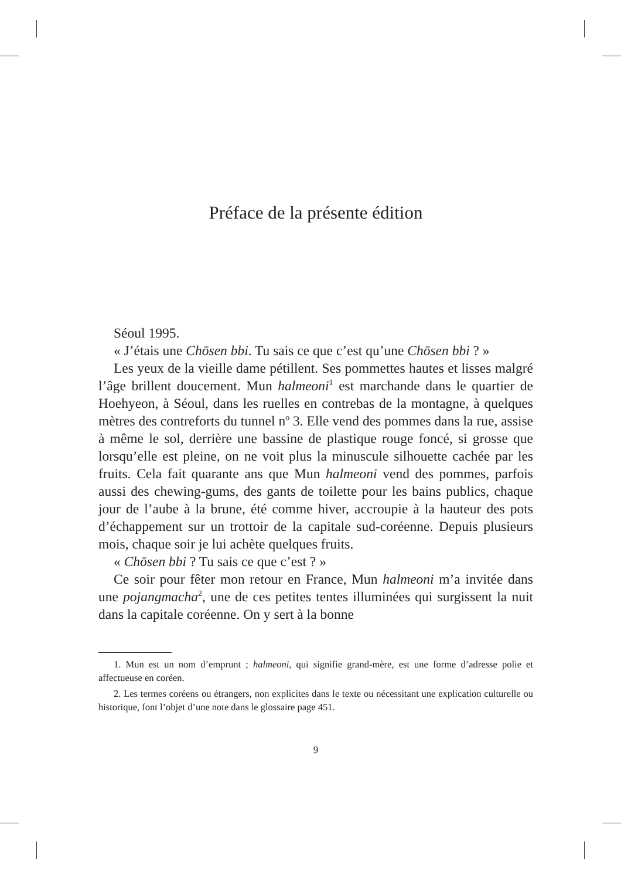Préface de la présente édition
Séoul 1995.
« J’étais une Chōsen bbi. Tu sais ce que c’est qu’une Chōsen bbi ? »
Les yeux de la vieille dame pétillent. Ses pommettes hautes et lisses malgré l’âge brillent doucement. Mun halmeoni<sup>1</sup> est marchande dans le quartier de Hoehyeon, à Séoul, dans les ruelles en contrebas de la montagne, à quelques mètres des contreforts du tunnel n<sup>o</sup> 3. Elle vend des pommes dans la rue, assise à même le sol, derrière une bassine de plastique rouge foncé, si grosse que lorsqu’elle est pleine, on ne voit plus la minuscule silhouette cachée par les fruits. Cela fait quarante ans que Mun halmeoni vend des pommes, parfois aussi des chewing-gums, des gants de toilette pour les bains publics, chaque jour de l’aube à la brune, été comme hiver, accroupie à la hauteur des pots d’échappement sur un trottoir de la capitale sud-coréenne. Depuis plusieurs mois, chaque soir je lui achète quelques fruits.
« Chōsen bbi ? Tu sais ce que c’est ? »
Ce soir pour fêter mon retour en France, Mun halmeoni m’a invitée dans une pojangmacha<sup>2</sup>, une de ces petites tentes illuminées qui surgissent la nuit dans la capitale coréenne. On y sert à la bonne
1. Mun est un nom d’emprunt ; halmeoni, qui signifie grand-mère, est une forme d’adresse polie et affectueuse en coréen.
2. Les termes coréens ou étrangers, non explicites dans le texte ou nécessitant une explication culturelle ou historique, font l’objet d’une note dans le glossaire page 451.
9